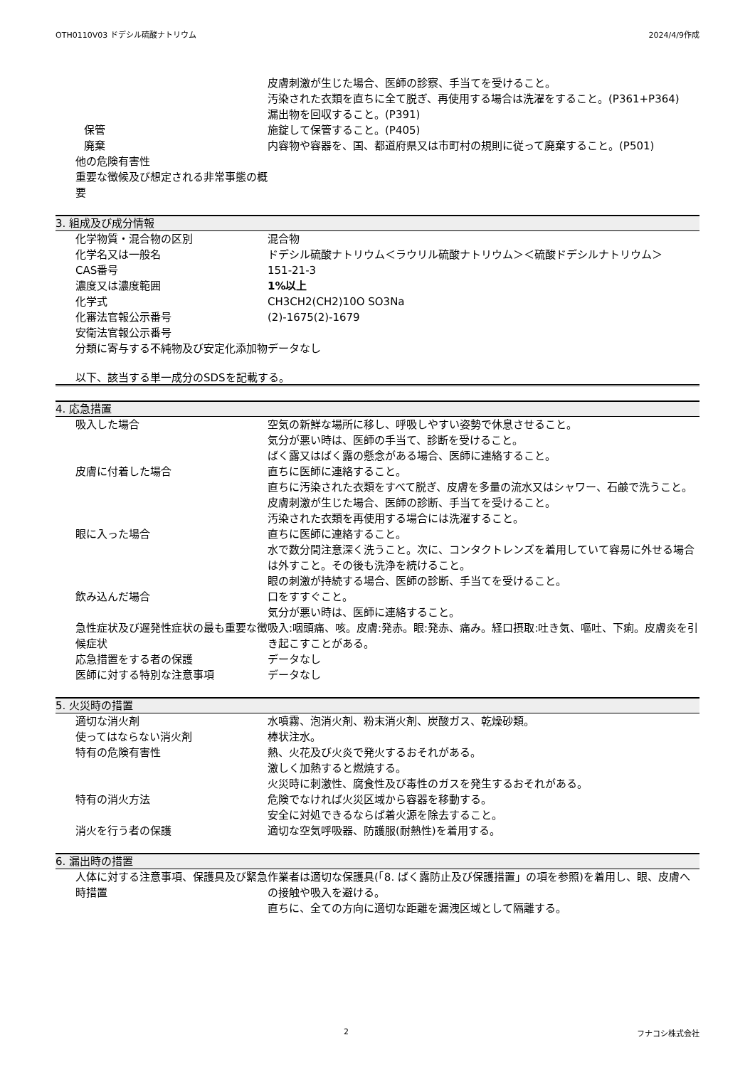OTH0110V03 ドデシル硫酸ナトリウム 2024/4/9作成
| | 皮膚刺激が生じた場合、医師の診察、手当てを受けること。 汚染された衣類を直ちに全て脱ぎ、再使用する場合は洗濯をすること。(P361+P364) 漏出物を回収すること。(P391) |
| 保管 | 施錠して保管すること。(P405) |
| 廃棄 | 内容物や容器を、国、都道府県又は市町村の規則に従って廃棄すること。(P501) |
| 他の危険有害性 | |
| 重要な徴候及び想定される非常事態の概要 | |
3. 組成及び成分情報
| 化学物質・混合物の区別 | 混合物 |
| 化学名又は一般名 | ドデシル硫酸ナトリウム＜ラウリル硫酸ナトリウム＞＜硫酸ドデシルナトリウム＞ |
| CAS番号 | 151-21-3 |
| 濃度又は濃度範囲 | 1%以上 |
| 化学式 | CH3CH2(CH2)10O SO3Na |
| 化審法官報公示番号 | (2)-1675(2)-1679 |
| 安衛法官報公示番号 | |
| 分類に寄与する不純物及び安定化添加物 | データなし |
以下、該当する単一成分のSDSを記載する。
4. 応急措置
| 吸入した場合 | 空気の新鮮な場所に移し、呼吸しやすい姿勢で休息させること。 気分が悪い時は、医師の手当て、診断を受けること。 ばく露又はばく露の懸念がある場合、医師に連絡すること。 |
| 皮膚に付着した場合 | 直ちに医師に連絡すること。 直ちに汚染された衣類をすべて脱ぎ、皮膚を多量の流水又はシャワー、石鹸で洗うこと。 皮膚刺激が生じた場合、医師の診断、手当てを受けること。 汚染された衣類を再使用する場合には洗濯すること。 |
| 眼に入った場合 | 直ちに医師に連絡すること。 水で数分間注意深く洗うこと。次に、コンタクトレンズを着用していて容易に外せる場合は外すこと。その後も洗浄を続けること。 眼の刺激が持続する場合、医師の診断、手当てを受けること。 |
| 飲み込んだ場合 | 口をすすぐこと。 気分が悪い時は、医師に連絡すること。 |
| 急性症状及び遅発性症状の最も重要な徴候症状 | 吸入:咽頭痛、咳。皮膚:発赤。眼:発赤、痛み。経口摂取:吐き気、嘔吐、下痢。皮膚炎を引き起こすことがある。 |
| 応急措置をする者の保護 | データなし |
| 医師に対する特別な注意事項 | データなし |
5. 火災時の措置
| 適切な消火剤 | 水噴霧、泡消火剤、粉末消火剤、炭酸ガス、乾燥砂類。 |
| 使ってはならない消火剤 | 棒状注水。 |
| 特有の危険有害性 | 熱、火花及び火炎で発火するおそれがある。 激しく加熱すると燃焼する。 火災時に刺激性、腐食性及び毒性のガスを発生するおそれがある。 |
| 特有の消火方法 | 危険でなければ火災区域から容器を移動する。 安全に対処できるならば着火源を除去すること。 |
| 消火を行う者の保護 | 適切な空気呼吸器、防護服(耐熱性)を着用する。 |
6. 漏出時の措置
| 人体に対する注意事項、保護具及び緊急時措置 | 作業者は適切な保護具(「8. ばく露防止及び保護措置」の項を参照)を着用し、眼、皮膚への接触や吸入を避ける。 直ちに、全ての方向に適切な距離を漏洩区域として隔離する。 |
2 フナコシ株式会社